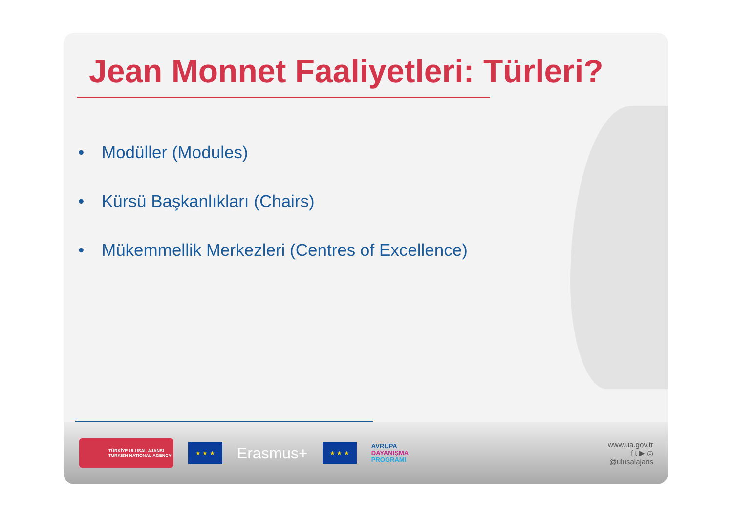Jean Monnet Faaliyetleri: Türleri?
• Modüller (Modules)
• Kürsü Başkanlıkları (Chairs)
• Mükemmellik Merkezleri (Centres of Excellence)
TÜRKİYE ULUSAL AJANSI
TURKISH NATIONAL AGENCY
★ ★ ★
Erasmus+
★ ★ ★
AVRUPA
DAYANIŞMA
PROGRAMI
www.ua.gov.tr
f t ▶ ◎
@ulusalajans